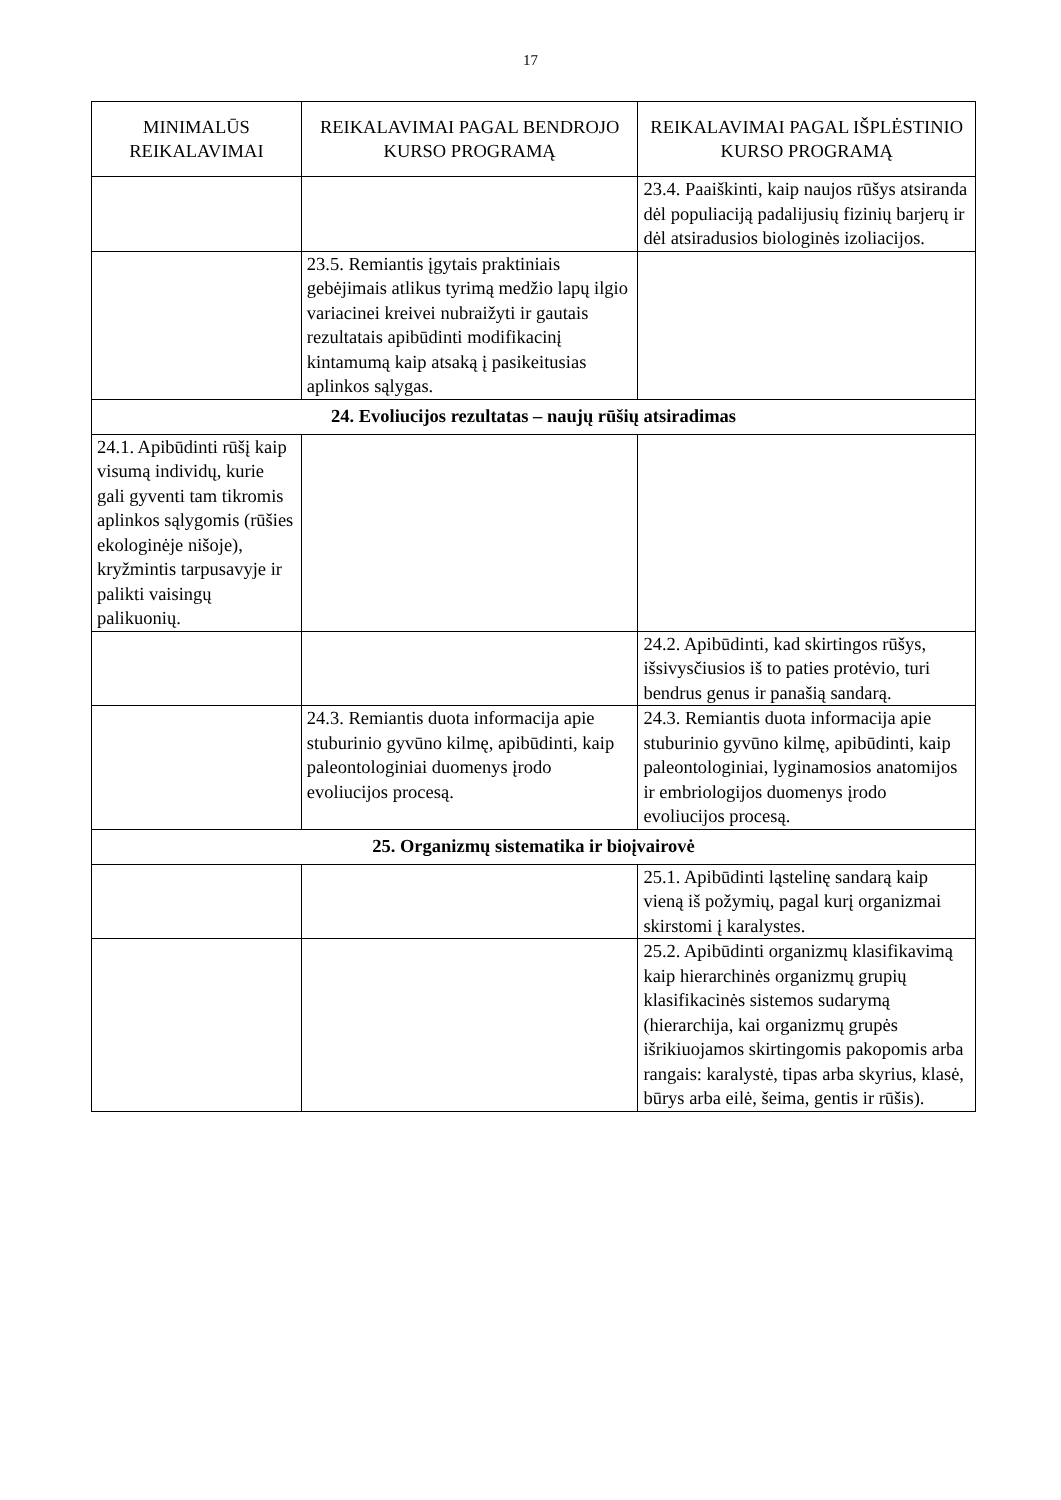17
| MINIMALŪS REIKALAVIMAI | REIKALAVIMAI PAGAL BENDROJO KURSO PROGRAMĄ | REIKALAVIMAI PAGAL IŠPLĖSTINIO KURSO PROGRAMĄ |
| --- | --- | --- |
| | | 23.4. Paaiškinti, kaip naujos rūšys atsiranda dėl populiaciją padalijusių fizinių barjerų ir dėl atsiradusios biologinės izoliacijos. |
| | 23.5. Remiantis įgytais praktiniais gebėjimais atlikus tyrimą medžio lapų ilgio variacinei kreivei nubraižyti ir gautais rezultatais apibūdinti modifikacinį kintamumą kaip atsaką į pasikeitusias aplinkos sąlygas. | |
| 24. Evoliucijos rezultatas – naujų rūšių atsiradimas | | |
| 24.1. Apibūdinti rūšį kaip visumą individų, kurie gali gyventi tam tikromis aplinkos sąlygomis (rūšies ekologinėje nišoje), kryžmintis tarpusavyje ir palikti vaisingų palikuonių. | | |
| | | 24.2. Apibūdinti, kad skirtingos rūšys, išsivysčiusios iš to paties protėvio, turi bendrus genus ir panašią sandarą. |
| | 24.3. Remiantis duota informacija apie stuburinio gyvūno kilmę, apibūdinti, kaip paleontologiniai duomenys įrodo evoliucijos procesą. | 24.3. Remiantis duota informacija apie stuburinio gyvūno kilmę, apibūdinti, kaip paleontologiniai, lyginamosios anatomijos ir embriologijos duomenys įrodo evoliucijos procesą. |
| 25. Organizmų sistematika ir bioįvairovė | | |
| | | 25.1. Apibūdinti ląstelinę sandarą kaip vieną iš požymių, pagal kurį organizmai skirstomi į karalystes. |
| | | 25.2. Apibūdinti organizmų klasifikavimą kaip hierarchinės organizmų grupių klasifikacinės sistemos sudarymą (hierarchija, kai organizmų grupės išrikiuojamos skirtingomis pakopomis arba rangais: karalystė, tipas arba skyrius, klasė, būrys arba eilė, šeima, gentis ir rūšis). |